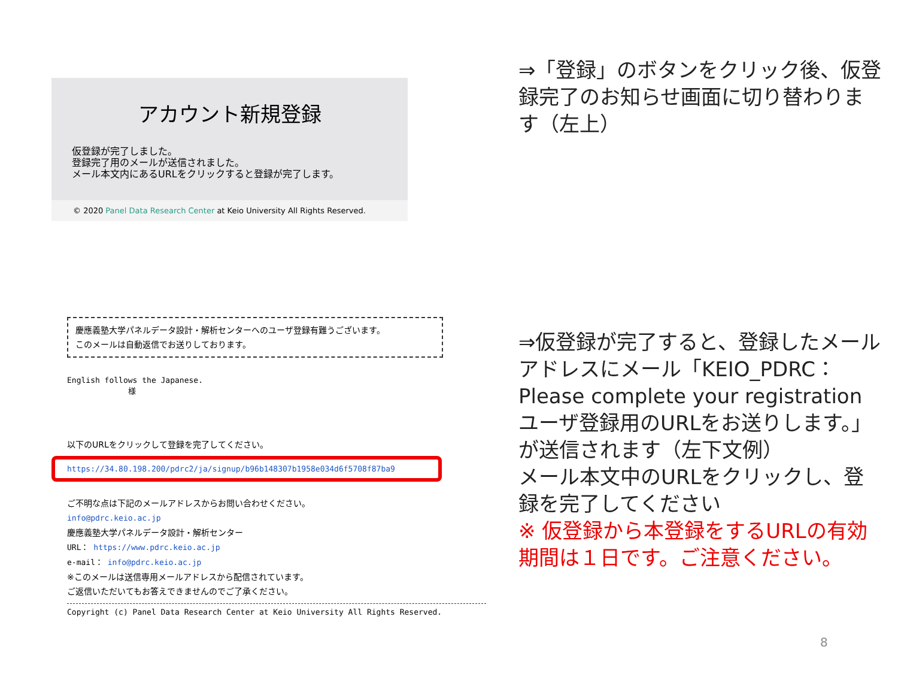アカウント新規登録
仮登録が完了しました。
登録完了用のメールが送信されました。
メール本文内にあるURLをクリックすると登録が完了します。
© 2020 Panel Data Research Center at Keio University All Rights Reserved.
⇒「登録」のボタンをクリック後、仮登録完了のお知らせ画面に切り替わります（左上）
慶應義塾大学パネルデータ設計・解析センターへのユーザ登録有難うございます。
このメールは自動返信でお送りしております。
English follows the Japanese.
様
以下のURLをクリックして登録を完了してください。
https://34.80.198.200/pdrc2/ja/signup/b96b148307b1958e034d6f5708f87ba9
ご不明な点は下記のメールアドレスからお問い合わせください。
info@pdrc.keio.ac.jp
慶應義塾大学パネルデータ設計・解析センター
URL： https://www.pdrc.keio.ac.jp
e-mail： info@pdrc.keio.ac.jp
※このメールは送信専用メールアドレスから配信されています。
ご返信いただいてもお答えできませんのでご了承ください。
Copyright (c) Panel Data Research Center at Keio University All Rights Reserved.
⇒仮登録が完了すると、登録したメールアドレスにメール「KEIO_PDRC： Please complete your registration ユーザ登録用のURLをお送りします。」が送信されます（左下文例）
メール本文中のURLをクリックし、登録を完了してください
※ 仮登録から本登録をするURLの有効期間は１日です。ご注意ください。
8